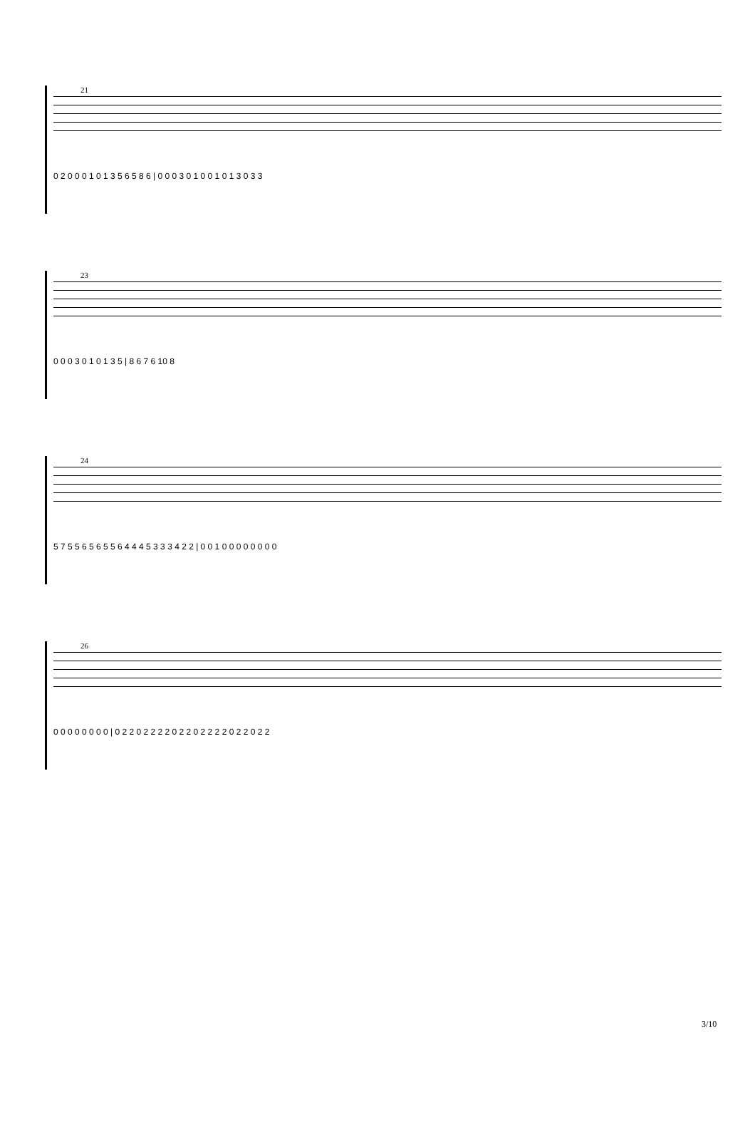21
0 2 0 0 0 1 0 1 3 5 6 5 8 6 | 0 0 0 3 0 1 0 0 1 0 1 3 0 3 3
23
0 0 0 3 0 1 0 1 3 5 | 8 6 7 6 10 8
24
5 7 5 5 6 5 6 5 5 6 4 4 4 5 3 3 3 4 2 2 | 0 0 1 0 0 0 0 0 0 0 0
26
0 0 0 0 0 0 0 0 | 0 2 2 0 2 2 2 2 0 2 2 0 2 2 2 2 0 2 2 0 2 2
3/10